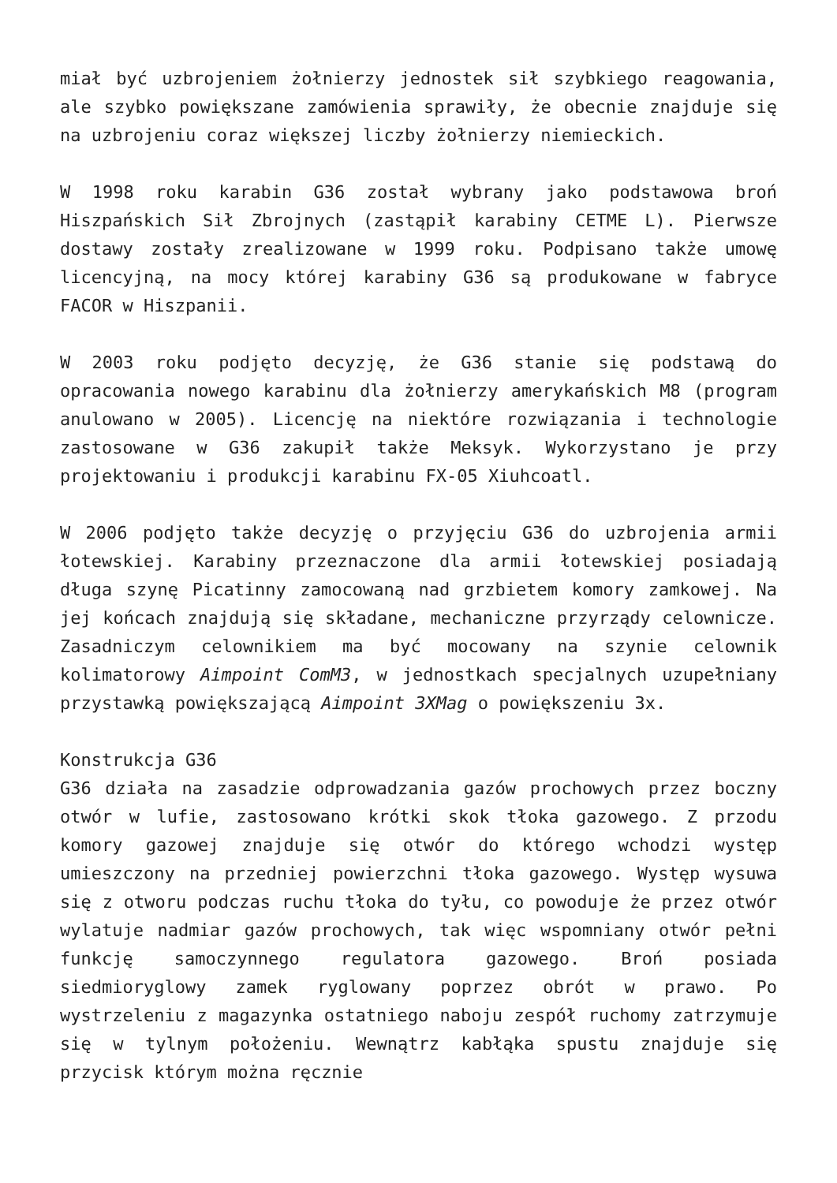miał być uzbrojeniem żołnierzy jednostek sił szybkiego reagowania, ale szybko powiększane zamówienia sprawiły, że obecnie znajduje się na uzbrojeniu coraz większej liczby żołnierzy niemieckich.
W 1998 roku karabin G36 został wybrany jako podstawowa broń Hiszpańskich Sił Zbrojnych (zastąpił karabiny CETME L). Pierwsze dostawy zostały zrealizowane w 1999 roku. Podpisano także umowę licencyjną, na mocy której karabiny G36 są produkowane w fabryce FACOR w Hiszpanii.
W 2003 roku podjęto decyzję, że G36 stanie się podstawą do opracowania nowego karabinu dla żołnierzy amerykańskich M8 (program anulowano w 2005). Licencję na niektóre rozwiązania i technologie zastosowane w G36 zakupił także Meksyk. Wykorzystano je przy projektowaniu i produkcji karabinu FX-05 Xiuhcoatl.
W 2006 podjęto także decyzję o przyjęciu G36 do uzbrojenia armii łotewskiej. Karabiny przeznaczone dla armii łotewskiej posiadają długa szynę Picatinny zamocowaną nad grzbietem komory zamkowej. Na jej końcach znajdują się składane, mechaniczne przyrządy celownicze. Zasadniczym celownikiem ma być mocowany na szynie celownik kolimatorowy Aimpoint ComM3, w jednostkach specjalnych uzupełniany przystawką powiększającą Aimpoint 3XMag o powiększeniu 3x.
Konstrukcja G36
G36 działa na zasadzie odprowadzania gazów prochowych przez boczny otwór w lufie, zastosowano krótki skok tłoka gazowego. Z przodu komory gazowej znajduje się otwór do którego wchodzi występ umieszczony na przedniej powierzchni tłoka gazowego. Występ wysuwa się z otworu podczas ruchu tłoka do tyłu, co powoduje że przez otwór wylatuje nadmiar gazów prochowych, tak więc wspomniany otwór pełni funkcję samoczynnego regulatora gazowego. Broń posiada siedmioryglowy zamek ryglowany poprzez obrót w prawo. Po wystrzeleniu z magazynka ostatniego naboju zespół ruchomy zatrzymuje się w tylnym położeniu. Wewnątrz kabłąka spustu znajduje się przycisk którym można ręcznie